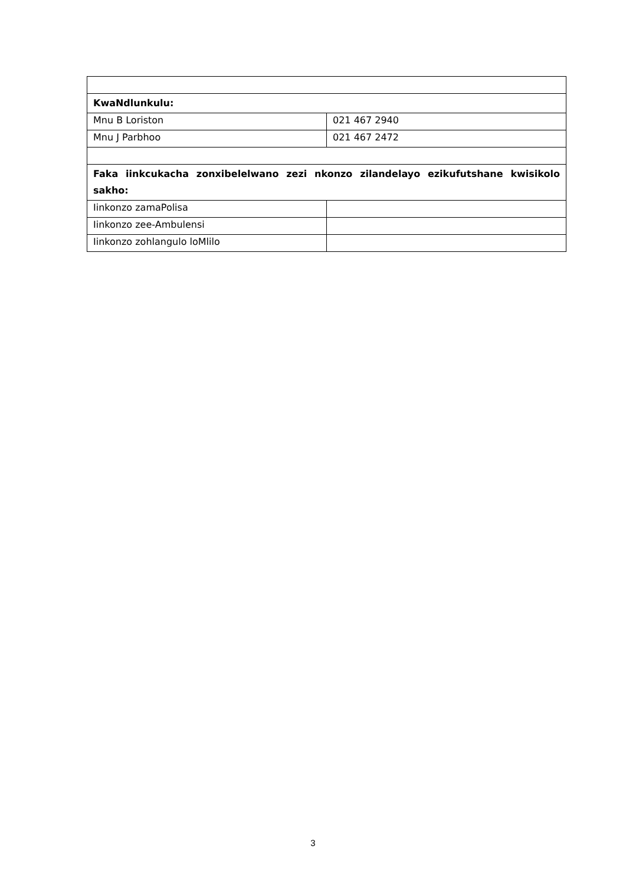| KwaNdlunkulu: | |
| Mnu B Loriston | 021 467 2940 |
| Mnu J Parbhoo | 021 467 2472 |
| Faka iinkcukacha zonxibelelwano zezi nkonzo zilandelayo ezikufutshane kwisikolo sakho: | |
| Iinkonzo zamaPolisa | |
| Iinkonzo zee-Ambulensi | |
| Iinkonzo zohlangulo loMlilo | |
3